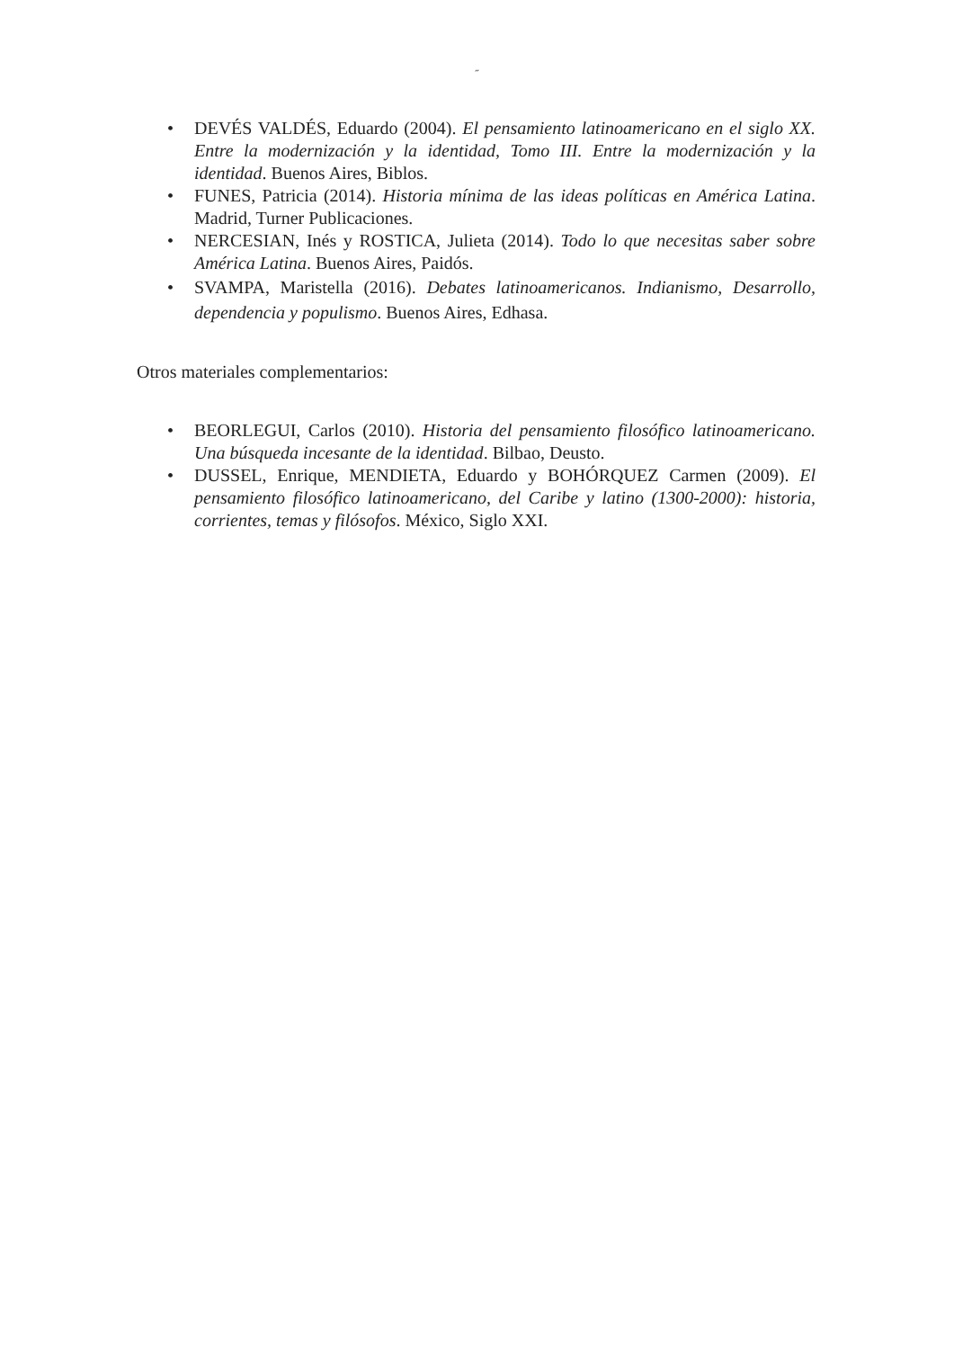˝
• DEVÉS VALDÉS, Eduardo (2004). El pensamiento latinoamericano en el siglo XX. Entre la modernización y la identidad, Tomo III. Entre la modernización y la identidad. Buenos Aires, Biblos.
• FUNES, Patricia (2014). Historia mínima de las ideas políticas en América Latina. Madrid, Turner Publicaciones.
• NERCESIAN, Inés y ROSTICA, Julieta (2014). Todo lo que necesitas saber sobre América Latina. Buenos Aires, Paidós.
• SVAMPA, Maristella (2016). Debates latinoamericanos. Indianismo, Desarrollo, dependencia y populismo. Buenos Aires, Edhasa.
Otros materiales complementarios:
• BEORLEGUI, Carlos (2010). Historia del pensamiento filosófico latinoamericano. Una búsqueda incesante de la identidad. Bilbao, Deusto.
• DUSSEL, Enrique, MENDIETA, Eduardo y BOHÓRQUEZ Carmen (2009). El pensamiento filosófico latinoamericano, del Caribe y latino (1300-2000): historia, corrientes, temas y filósofos. México, Siglo XXI.